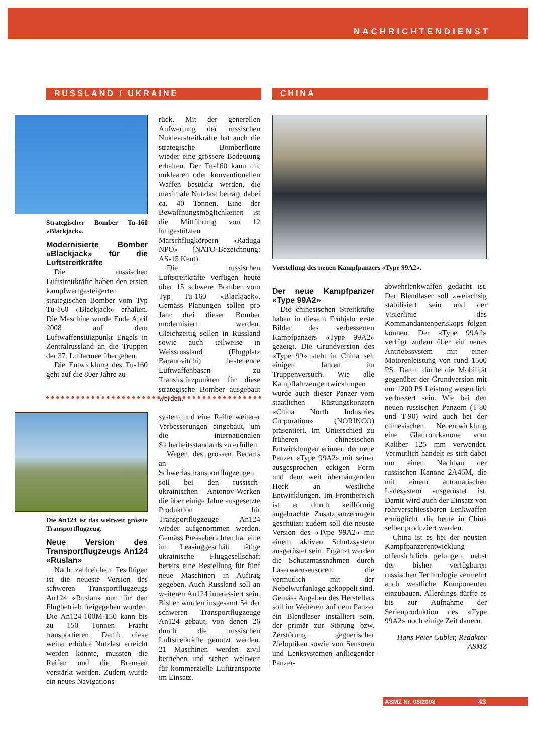NACHRICHTENDIENST
RUSSLAND / UKRAINE CHINA
Strategischer Bomber Tu-160 «Blackjack».
Modernisierte Bomber «Blackjack» für die Luftstreitkräfte
Die russischen Luftstreitkräfte haben den ersten kampfwertgesteigerten strategischen Bomber vom Typ Tu-160 «Blackjack» erhalten. Die Maschine wurde Ende April 2008 auf dem Luftwaffenstützpunkt Engels in Zentralrussland an die Truppen der 37. Luftarmee übergeben.
Die Entwicklung des Tu-160 geht auf die 80er Jahre zu-
rück. Mit der generellen Aufwertung der russischen Nuklearstreitkräfte hat auch die strategische Bomberflotte wieder eine grössere Bedeutung erhalten. Der Tu-160 kann mit nuklearen oder konventionellen Waffen bestückt werden, die maximale Nutzlast beträgt dabei ca. 40 Tonnen. Eine der Bewaffnungsmöglichkeiten ist die Mitführung von 12 luftgestützten Marschflugkörpern «Raduga NPO» (NATO-Bezeichnung: AS-15 Kent).
Die russischen Luftstreitkräfte verfügen heute über 15 schwere Bomber vom Typ Tu-160 «Blackjack». Gemäss Planungen sollen pro Jahr drei dieser Bomber modernisiert werden. Gleichzeitig sollen in Russland sowie auch teilweise in Weissrussland (Flugplatz Baranovitchi) bestehende Luftwaffenbasen zu Transitstützpunkten für diese strategische Bomber ausgebaut werden.
Die An124 ist das weltweit grösste Transportflugzeug.
Neue Version des Transportflugzeugs An124 «Ruslan»
Nach zahlreichen Testflügen ist die neueste Version des schweren Transportflugzeugs An124 «Ruslan» nun für den Flugbetrieb freigegeben worden. Die An124-100M-150 kann bis zu 150 Tonnen Fracht transportieren. Damit diese weiter erhöhte Nutzlast erreicht werden konnte, mussten die Reifen und die Bremsen verstärkt werden. Zudem wurde ein neues Navigations-
system und eine Reihe weiterer Verbesserungen eingebaut, um die internationalen Sicherheitsstandards zu erfüllen.
Wegen des grossen Bedarfs an Schwerlasttransportflugzeugen soll bei den russisch-ukrainischen Antonov-Werken die über einige Jahre ausgesetzte Produktion für Transportflugzeuge An124 wieder aufgenommen werden. Gemäss Presseberichten hat eine im Leasinggeschäft tätige ukrainische Fluggesellschaft bereits eine Bestellung für fünf neue Maschinen in Auftrag gegeben. Auch Russland soll an weiteren An124 interessiert sein. Bisher wurden insgesamt 54 der schweren Transportflugzeuge An124 gebaut, von denen 26 durch die russischen Luftstreikräfte genutzt werden. 21 Maschinen werden zivil betrieben und stehen weltweit für kommerzielle Lufttransporte im Einsatz.
Vorstellung des neuen Kampfpanzers «Type 99A2».
Der neue Kampfpanzer «Type 99A2»
Die chinesischen Streitkräfte haben in diesem Frühjahr erste Bilder des verbesserten Kampfpanzers «Type 99A2» gezeigt. Die Grundversion des «Type 99» steht in China seit einigen Jahren im Truppenversuch. Wie alle Kampffahrzeugentwicklungen wurde auch dieser Panzer vom staatlichen Rüstungskonzern «China North Industries Corporation» (NORINCO) präsentiert. Im Unterschied zu früheren chinesischen Entwicklungen erinnert der neue Panzer «Type 99A2» mit seiner ausgesprochen eckigen Form und dem weit überhängenden Heck an westliche Entwicklungen. Im Frontbereich ist er durch keilförmig angebrachte Zusatzpanzerungen geschützt; zudem soll die neuste Version des «Type 99A2» mit einem aktiven Schutzsystem ausgerüstet sein. Ergänzt werden die Schutzmassnahmen durch Laserwarnsensoren, die vermutlich mit der Nebelwurfanlage gekoppelt sind. Gemäss Angaben des Herstellers soll im Weiteren auf dem Panzer ein Blendlaser installiert sein, der primär zur Störung bzw. Zerstörung gegnerischer Zieloptiken sowie von Sensoren und Lenksystemen anfliegender Panzer-
abwehrlenkwaffen gedacht ist. Der Blendlaser soll zweiachsig stabilisiert sein und der Visierlinie des Kommandantenperiskops folgen können. Der «Type 99A2» verfügt zudem über ein neues Antriebssystem mit einer Motorenleistung von rund 1500 PS. Damit dürfte die Mobilität gegenüber der Grundversion mit nur 1200 PS Leistung wesentlich verbessert sein. Wie bei den neuen russischen Panzern (T-80 und T-90) wird auch bei der chinesischen Neuentwicklung eine Glattrohrkanone vom Kaliber 125 mm verwendet. Vermutlich handelt es sich dabei um einen Nachbau der russischen Kanone 2A46M, die mit einem automatischen Ladesystem ausgerüstet ist. Damit wird auch der Einsatz von rohrverschiessbaren Lenkwaffen ermöglicht, die heute in China selber produziert werden.
China ist es bei der neusten Kampfpanzerentwicklung offensichtlich gelungen, nebst der bisher verfügbaren russischen Technologie vermehrt auch westliche Komponenten einzubauen. Allerdings dürfte es bis zur Aufnahme der Serienproduktion des «Type 99A2» noch einige Zeit dauern.
Hans Peter Gubler, Redaktor ASMZ
ASMZ Nr. 08/2008 43